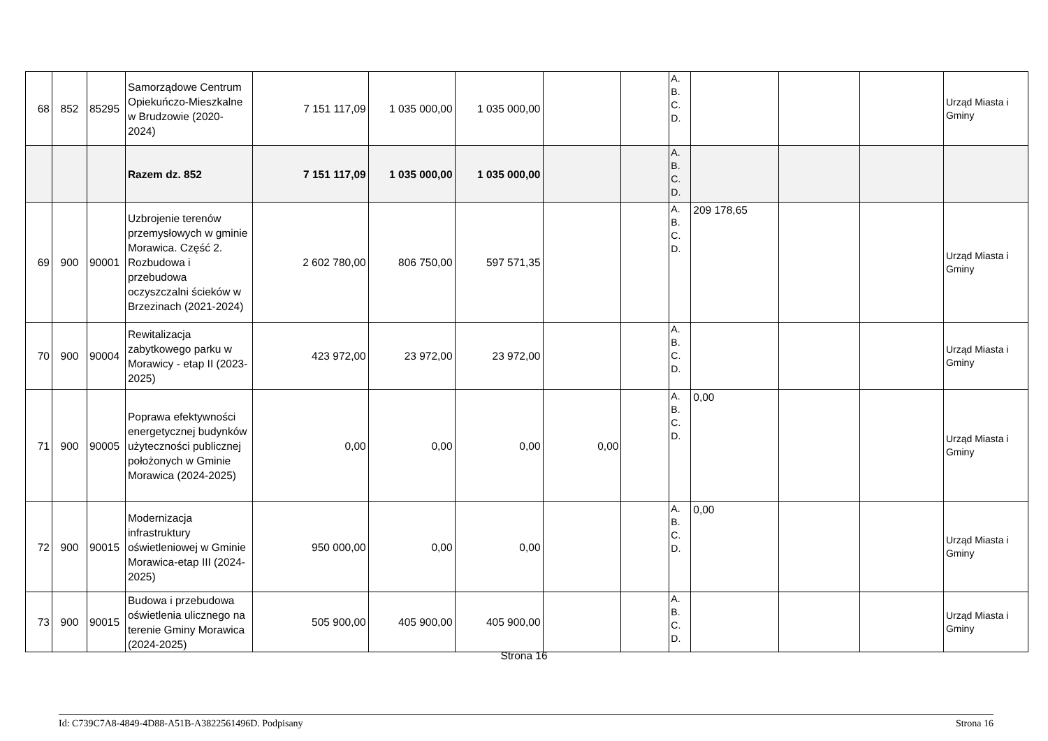| 68 | 852 | 85295 | Samorządowe Centrum Opiekuńczo-Mieszkalne w Brudzowie (2020-2024) | 7 151 117,09 | 1 035 000,00 | 1 035 000,00 | | | A. B. C. D. | | | | Urząd Miasta i Gminy |
| | | | Razem dz. 852 | 7 151 117,09 | 1 035 000,00 | 1 035 000,00 | | | A. B. C. D. | | | | |
| 69 | 900 | 90001 | Uzbrojenie terenów przemysłowych w gminie Morawica. Część 2. Rozbudowa i przebudowa oczyszczalni ścieków w Brzezinach (2021-2024) | 2 602 780,00 | 806 750,00 | 597 571,35 | | | A. B. C. D. | 209 178,65 | | | Urząd Miasta i Gminy |
| 70 | 900 | 90004 | Rewitalizacja zabytkowego parku w Morawicy - etap II (2023-2025) | 423 972,00 | 23 972,00 | 23 972,00 | | | A. B. C. D. | | | | Urząd Miasta i Gminy |
| 71 | 900 | 90005 | Poprawa efektywności energetycznej budynków użyteczności publicznej położonych w Gminie Morawica (2024-2025) | 0,00 | 0,00 | 0,00 | 0,00 | | A. B. C. D. | 0,00 | | | Urząd Miasta i Gminy |
| 72 | 900 | 90015 | Modernizacja infrastruktury oświetleniowej w Gminie Morawica-etap III (2024-2025) | 950 000,00 | 0,00 | 0,00 | | | A. B. C. D. | 0,00 | | | Urząd Miasta i Gminy |
| 73 | 900 | 90015 | Budowa i przebudowa oświetlenia ulicznego na terenie Gminy Morawica (2024-2025) | 505 900,00 | 405 900,00 | 405 900,00 | | | A. B. C. D. | | | | Urząd Miasta i Gminy |
Strona 16
Id: C739C7A8-4849-4D88-A51B-A3822561496D. Podpisany Strona 16